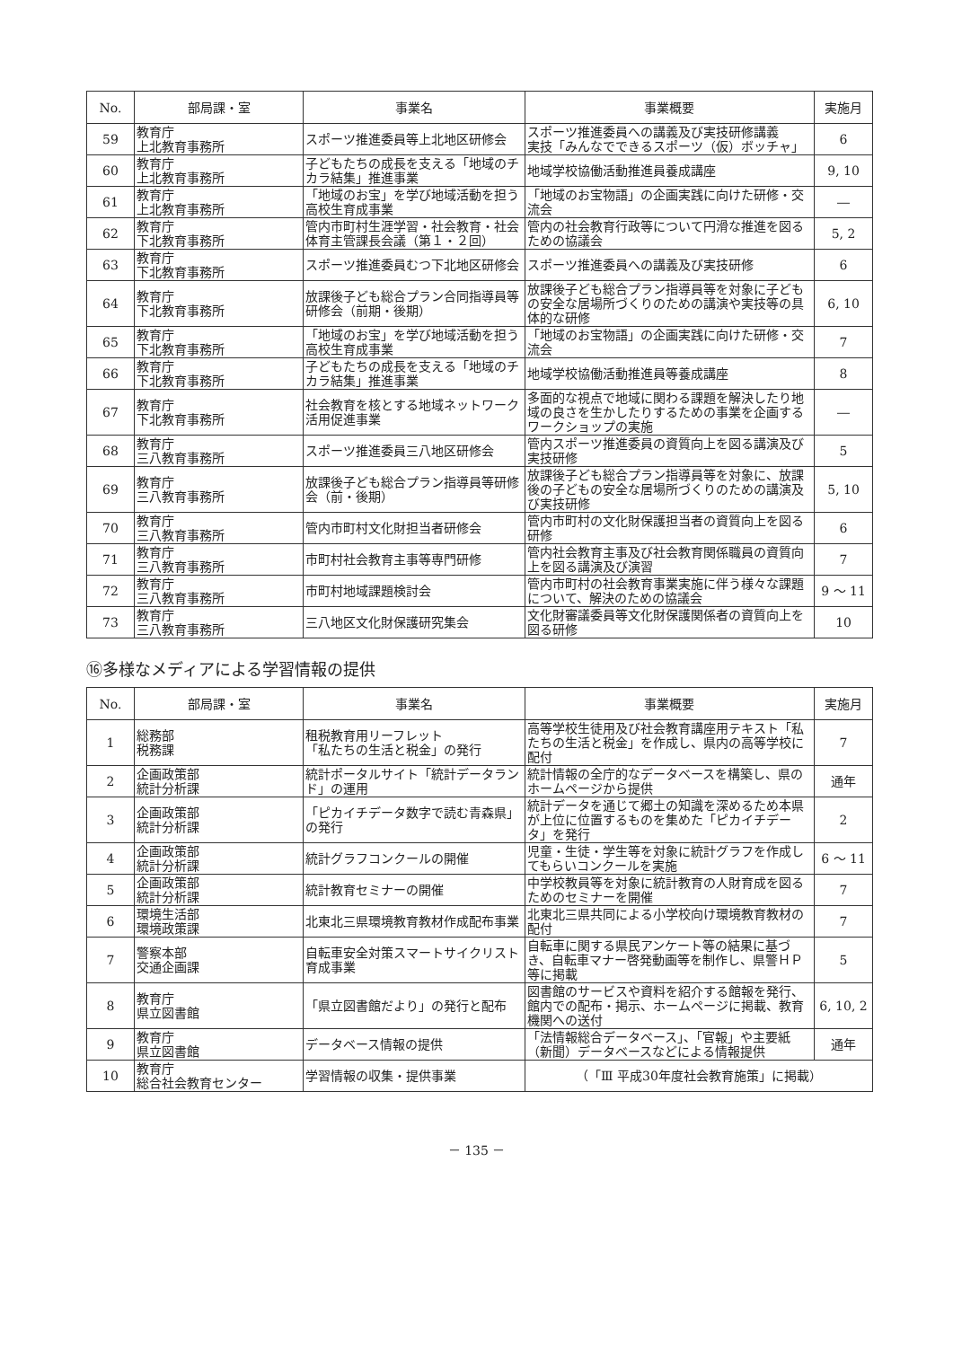| No. | 部局課・室 | 事業名 | 事業概要 | 実施月 |
| --- | --- | --- | --- | --- |
| 59 | 教育庁 上北教育事務所 | スポーツ推進委員等上北地区研修会 | スポーツ推進委員への講義及び実技研修講義 実技「みんなでできるスポーツ（仮）ボッチャ」 | 6 |
| 60 | 教育庁 上北教育事務所 | 子どもたちの成長を支える「地域のチカラ結集」推進事業 | 地域学校協働活動推進員養成講座 | 9, 10 |
| 61 | 教育庁 上北教育事務所 | 「地域のお宝」を学び地域活動を担う高校生育成事業 | 「地域のお宝物語」の企画実践に向けた研修・交流会 | ― |
| 62 | 教育庁 下北教育事務所 | 管内市町村生涯学習・社会教育・社会体育主管課長会議（第１・２回） | 管内の社会教育行政等について円滑な推進を図るための協議会 | 5, 2 |
| 63 | 教育庁 下北教育事務所 | スポーツ推進委員むつ下北地区研修会 | スポーツ推進委員への講義及び実技研修 | 6 |
| 64 | 教育庁 下北教育事務所 | 放課後子ども総合プラン合同指導員等研修会（前期・後期） | 放課後子ども総合プラン指導員等を対象に子どもの安全な居場所づくりのための講演や実技等の具体的な研修 | 6, 10 |
| 65 | 教育庁 下北教育事務所 | 「地域のお宝」を学び地域活動を担う高校生育成事業 | 「地域のお宝物語」の企画実践に向けた研修・交流会 | 7 |
| 66 | 教育庁 下北教育事務所 | 子どもたちの成長を支える「地域のチカラ結集」推進事業 | 地域学校協働活動推進員等養成講座 | 8 |
| 67 | 教育庁 下北教育事務所 | 社会教育を核とする地域ネットワーク活用促進事業 | 多面的な視点で地域に関わる課題を解決したり地域の良さを生かしたりするための事業を企画するワークショップの実施 | ― |
| 68 | 教育庁 三八教育事務所 | スポーツ推進委員三八地区研修会 | 管内スポーツ推進委員の資質向上を図る講演及び実技研修 | 5 |
| 69 | 教育庁 三八教育事務所 | 放課後子ども総合プラン指導員等研修会（前・後期） | 放課後子ども総合プラン指導員等を対象に、放課後の子どもの安全な居場所づくりのための講演及び実技研修 | 5, 10 |
| 70 | 教育庁 三八教育事務所 | 管内市町村文化財担当者研修会 | 管内市町村の文化財保護担当者の資質向上を図る研修 | 6 |
| 71 | 教育庁 三八教育事務所 | 市町村社会教育主事等専門研修 | 管内社会教育主事及び社会教育関係職員の資質向上を図る講演及び演習 | 7 |
| 72 | 教育庁 三八教育事務所 | 市町村地域課題検討会 | 管内市町村の社会教育事業実施に伴う様々な課題について、解決のための協議会 | 9 ～ 11 |
| 73 | 教育庁 三八教育事務所 | 三八地区文化財保護研究集会 | 文化財審議委員等文化財保護関係者の資質向上を図る研修 | 10 |
⑯多様なメディアによる学習情報の提供
| No. | 部局課・室 | 事業名 | 事業概要 | 実施月 |
| --- | --- | --- | --- | --- |
| 1 | 総務部 税務課 | 租税教育用リーフレット 「私たちの生活と税金」の発行 | 高等学校生徒用及び社会教育講座用テキスト「私たちの生活と税金」を作成し、県内の高等学校に配付 | 7 |
| 2 | 企画政策部 統計分析課 | 統計ポータルサイト「統計データランド」の運用 | 統計情報の全庁的なデータベースを構築し、県のホームページから提供 | 通年 |
| 3 | 企画政策部 統計分析課 | 「ピカイチデータ数字で読む青森県」の発行 | 統計データを通じて郷土の知識を深めるため本県が上位に位置するものを集めた「ピカイチデータ」を発行 | 2 |
| 4 | 企画政策部 統計分析課 | 統計グラフコンクールの開催 | 児童・生徒・学生等を対象に統計グラフを作成してもらいコンクールを実施 | 6 ～ 11 |
| 5 | 企画政策部 統計分析課 | 統計教育セミナーの開催 | 中学校教員等を対象に統計教育の人財育成を図るためのセミナーを開催 | 7 |
| 6 | 環境生活部 環境政策課 | 北東北三県環境教育教材作成配布事業 | 北東北三県共同による小学校向け環境教育教材の配付 | 7 |
| 7 | 警察本部 交通企画課 | 自転車安全対策スマートサイクリスト育成事業 | 自転車に関する県民アンケート等の結果に基づき、自転車マナー啓発動画等を制作し、県警ＨＰ等に掲載 | 5 |
| 8 | 教育庁 県立図書館 | 「県立図書館だより」の発行と配布 | 図書館のサービスや資料を紹介する館報を発行、館内での配布・掲示、ホームページに掲載、教育機関への送付 | 6, 10, 2 |
| 9 | 教育庁 県立図書館 | データベース情報の提供 | 「法情報総合データベース」、「官報」や主要紙（新聞）データベースなどによる情報提供 | 通年 |
| 10 | 教育庁 総合社会教育センター | 学習情報の収集・提供事業 | （「Ⅲ 平成30年度社会教育施策」に掲載） | |
－ 135 －